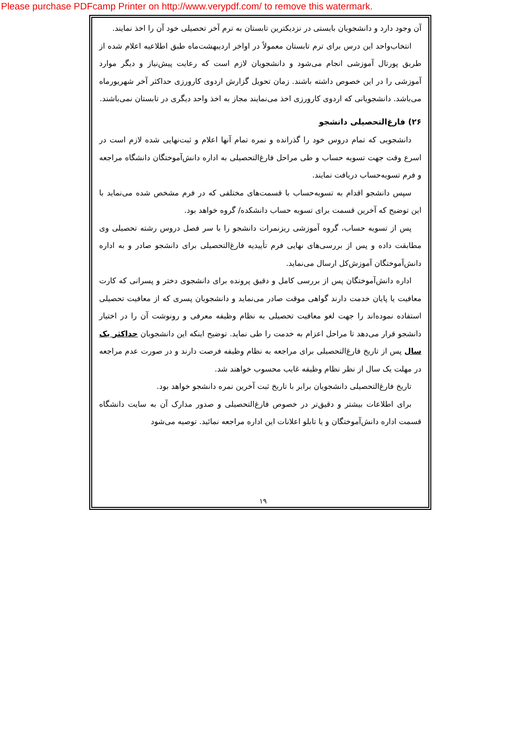Please purchase PDFcamp Printer on http://www.verypdf.com/ to remove this watermark.
آن وجود دارد و دانشجويان بايستی در نزديکترين تابستان به ترم آخر تحصيلی خود آن را اخذ نمايند.
انتخاب‌واحد اين درس برای ترم تابستان معمولاً در اواخر ارديبهشت‌ماه طبق اطلاعيه اعلام شده از طريق پورتال آموزشی انجام می‌شود و دانشجويان لازم است که رعايت پيش‌نياز و ديگر موارد آموزشی را در اين خصوص داشته باشند. زمان تحويل گزارش اردوی کارورزی حداکثر آخر شهريورماه می‌باشد. دانشجويانی که اردوی کارورزی اخذ می‌نمايند مجاز به اخذ واحد ديگری در تابستان نمی‌باشند.
۲۶) فارغ‌التحصيلی دانشجو
دانشجويی که تمام دروس خود را گذرانده و نمره تمام آنها اعلام و ثبت‌نهايی شده لازم است در اسرع وقت جهت تسويه حساب و طی مراحل فارغ‌التحصيلی به اداره دانش‌آموختگان دانشگاه مراجعه و فرم تسويه‌حساب دريافت نمايند.
سپس دانشجو اقدام به تسويه‌حساب با قسمت‌های مختلفی که در فرم مشخص شده می‌نمايد با اين توضيح که آخرين قسمت برای تسويه حساب دانشکده/ گروه خواهد بود.
پس از تسويه حساب، گروه آموزشی ريزنمرات دانشجو را با سر فصل دروس رشته تحصيلی وی مطابقت داده و پس از بررسی‌های نهايی فرم تأييديه فارغ‌التحصيلی برای دانشجو صادر و به اداره دانش‌آموختگان آموزش‌کل ارسال می‌نمايد.
اداره دانش‌آموختگان پس از بررسی کامل و دقيق پرونده برای دانشجوی دختر و پسرانی که کارت معافيت يا پايان خدمت دارند گواهی موقت صادر می‌نمايد و دانشجويان پسری که از معافيت تحصيلی استفاده نموده‌اند را جهت لغو معافيت تحصيلی به نظام وظيفه معرفی و رونوشت آن را در اختيار دانشجو قرار می‌دهد تا مراحل اعزام به خدمت را طی نمايد. توضيح اينکه اين دانشجويان حداکثر يک سال پس از تاريخ فارغ‌التحصيلی برای مراجعه به نظام وظيفه فرصت دارند و در صورت عدم مراجعه در مهلت يک سال از نظر نظام وظيفه غايب محسوب خواهند شد.
تاريخ فارغ‌التحصيلی دانشجويان برابر با تاريخ ثبت آخرين نمره دانشجو خواهد بود.
برای اطلاعات بيشتر و دقيق‌تر در خصوص فارغ‌التحصيلی و صدور مدارک آن به سايت دانشگاه قسمت اداره دانش‌آموختگان و يا تابلو اعلانات اين اداره مراجعه نمائيد. توصيه می‌شود
۱۹